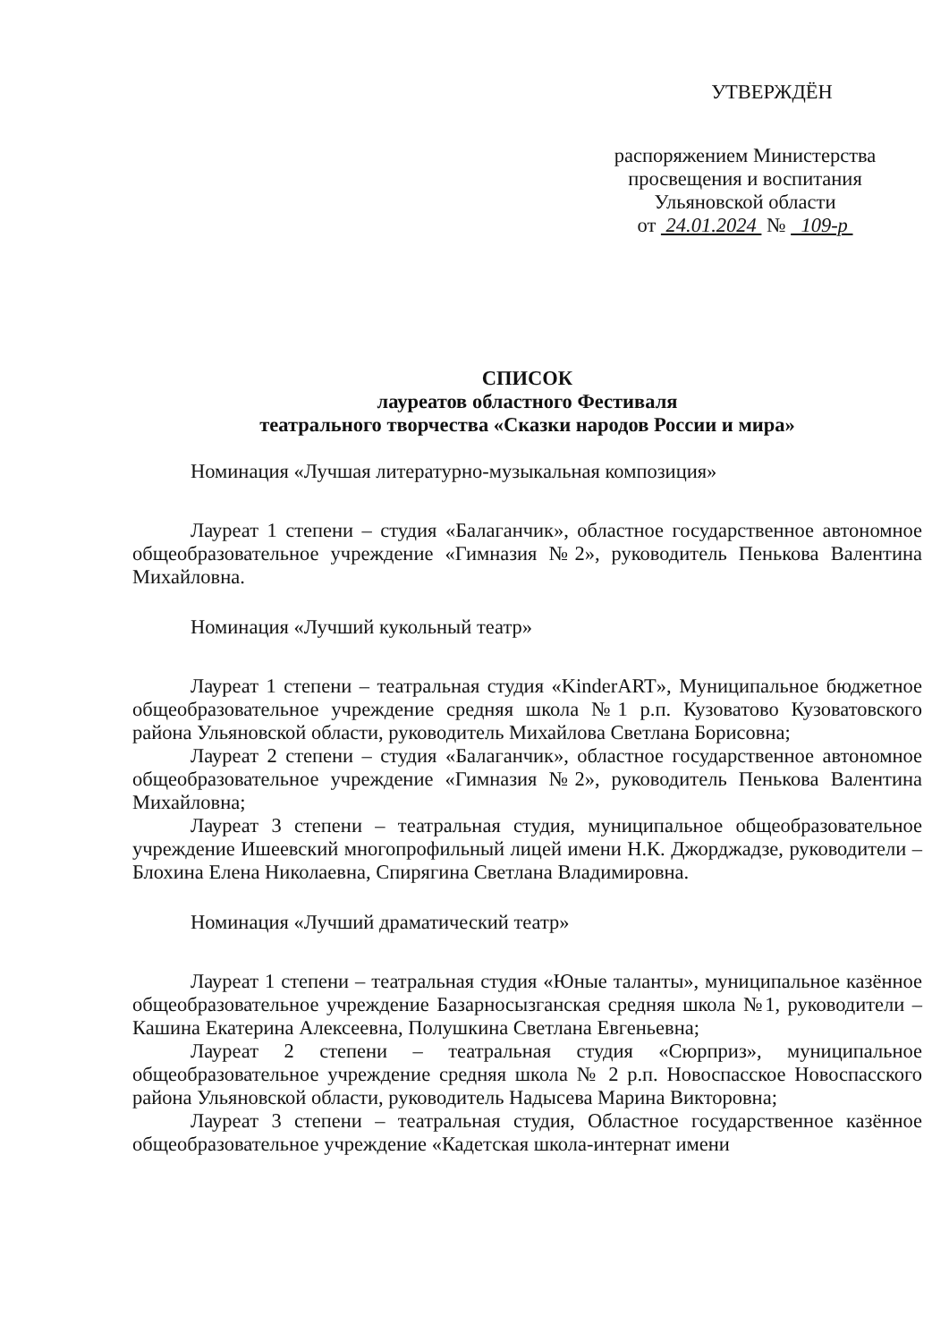УТВЕРЖДЁН
распоряжением Министерства
просвещения и воспитания
Ульяновской области
от 24.01.2024 № 109-р
СПИСОК
лауреатов областного Фестиваля
театрального творчества «Сказки народов России и мира»
Номинация «Лучшая литературно-музыкальная композиция»
Лауреат 1 степени – студия «Балаганчик», областное государственное автономное общеобразовательное учреждение «Гимназия №2», руководитель Пенькова Валентина Михайловна.
Номинация «Лучший кукольный театр»
Лауреат 1 степени – театральная студия «KinderART», Муниципальное бюджетное общеобразовательное учреждение средняя школа №1 р.п. Кузоватово Кузоватовского района Ульяновской области, руководитель Михайлова Светлана Борисовна;
Лауреат 2 степени – студия «Балаганчик», областное государственное автономное общеобразовательное учреждение «Гимназия №2», руководитель Пенькова Валентина Михайловна;
Лауреат 3 степени – театральная студия, муниципальное общеобразовательное учреждение Ишеевский многопрофильный лицей имени Н.К. Джорджадзе, руководители – Блохина Елена Николаевна, Спирягина Светлана Владимировна.
Номинация «Лучший драматический театр»
Лауреат 1 степени – театральная студия «Юные таланты», муниципальное казённое общеобразовательное учреждение Базарносызганская средняя школа №1, руководители – Кашина Екатерина Алексеевна, Полушкина Светлана Евгеньевна;
Лауреат 2 степени – театральная студия «Сюрприз», муниципальное общеобразовательное учреждение средняя школа № 2 р.п. Новоспасское Новоспасского района Ульяновской области, руководитель Надысева Марина Викторовна;
Лауреат 3 степени – театральная студия, Областное государственное казённое общеобразовательное учреждение «Кадетская школа-интернат имени